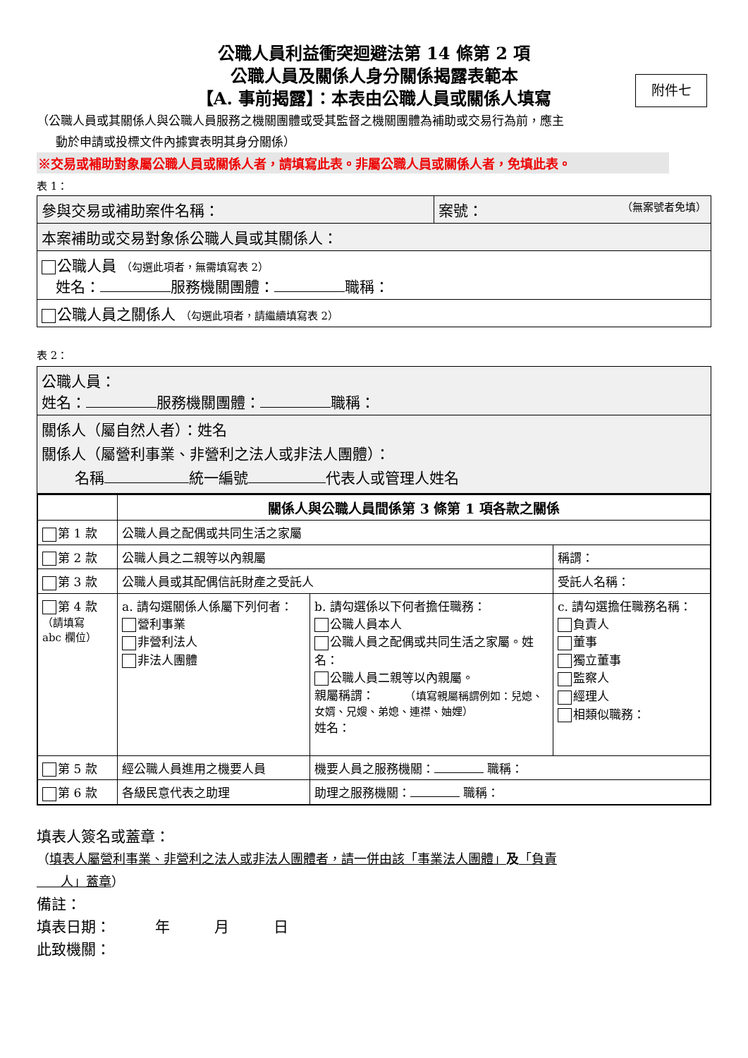公職人員利益衝突迴避法第 14 條第 2 項
公職人員及關係人身分關係揭露表範本
【A. 事前揭露】：本表由公職人員或關係人填寫
附件七
（公職人員或其關係人與公職人員服務之機關團體或受其監督之機關團體為補助或交易行為前，應主
動於申請或投標文件內據實表明其身分關係）
※交易或補助對象屬公職人員或關係人者，請填寫此表。非屬公職人員或關係人者，免填此表。
表 1：
| 參與交易或補助案件名稱： | 案號： （無案號者免填） |
| 本案補助或交易對象係公職人員或其關係人： | |
| 公職人員 （勾選此項者，無需填寫表 2） 姓名： 服務機關團體： 職稱： | |
| 公職人員之關係人 （勾選此項者，請繼續填寫表 2） | |
表 2：
| 公職人員： 姓名： 服務機關團體： 職稱： |
| 關係人（屬自然人者）：姓名 關係人（屬營利事業、非營利之法人或非法人團體）： 名稱 統一編號 代表人或管理人姓名 |
| | 關係人與公職人員間係第 3 條第 1 項各款之關係 | | | |
| --- | --- | --- | --- | --- |
| 第 1 款 | 公職人員之配偶或共同生活之家屬 | | | |
| 第 2 款 | 公職人員之二親等以內親屬 | | 稱謂： | |
| 第 3 款 | 公職人員或其配偶信託財產之受託人 | | 受託人名稱： | |
| 第 4 款 （請填寫 abc 欄位） | a. 請勾選關係人係屬下列何者： 營利事業 非營利法人 非法人團體 | b. 請勾選係以下何者擔任職務： 公職人員本人 公職人員之配偶或共同生活之家屬。姓名： 公職人員二親等以內親屬。 親屬稱謂： （填寫親屬稱謂例如：兒媳、女婿、兄嫂、弟媳、連襟、妯娌） 姓名： | | c. 請勾選擔任職務名稱： 負責人 董事 獨立董事 監察人 經理人 相類似職務： |
| 第 5 款 | 經公職人員進用之機要人員 | 機要人員之服務機關： 職稱： | | |
| 第 6 款 | 各級民意代表之助理 | 助理之服務機關： 職稱： | | |
填表人簽名或蓋章：
（填表人屬營利事業、非營利之法人或非法人團體者，請一併由該「事業法人團體」及「負責
人」蓋章）
備註：
填表日期：　　　年　　　月　　　日
此致機關：